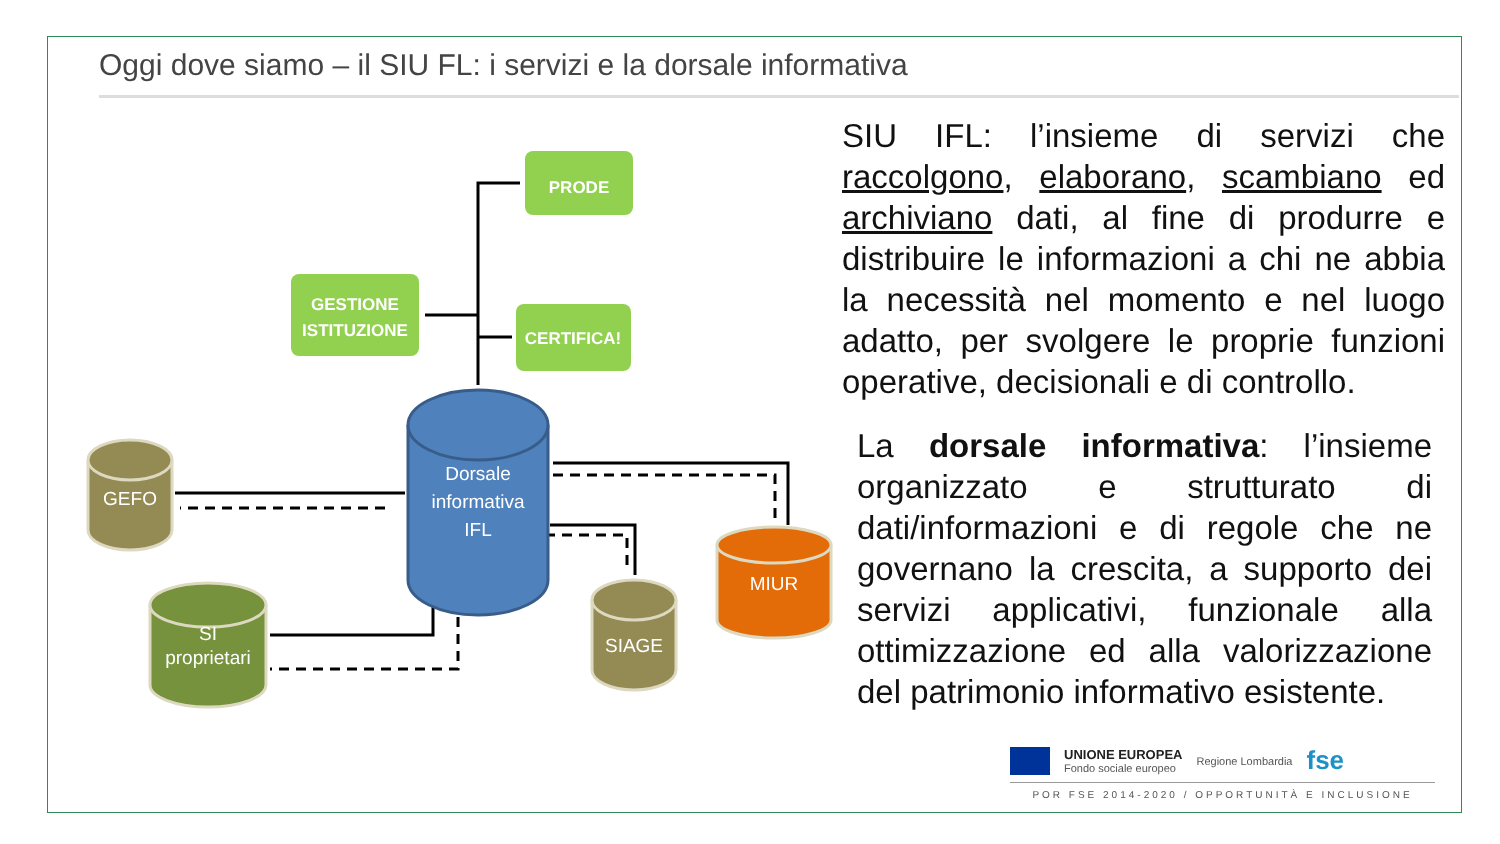Oggi dove siamo – il SIU FL: i servizi e la dorsale informativa
PRODE
GESTIONE
ISTITUZIONE
CERTIFICA!
GEFO
SI
proprietari
SIAGE
MIUR
Dorsale
informativa
IFL
SIU IFL: l’insieme di servizi che raccolgono, elaborano, scambiano ed archiviano dati, al fine di produrre e distribuire le informazioni a chi ne abbia la necessità nel momento e nel luogo adatto, per svolgere le proprie funzioni operative, decisionali e di controllo.
La dorsale informativa: l’insieme organizzato e strutturato di dati/informazioni e di regole che ne governano la crescita, a supporto dei servizi applicativi, funzionale alla ottimizzazione ed alla valorizzazione del patrimonio informativo esistente.
UNIONE EUROPEA
Fondo sociale europeo Regione Lombardia fse
POR FSE 2014-2020 / OPPORTUNITÀ E INCLUSIONE